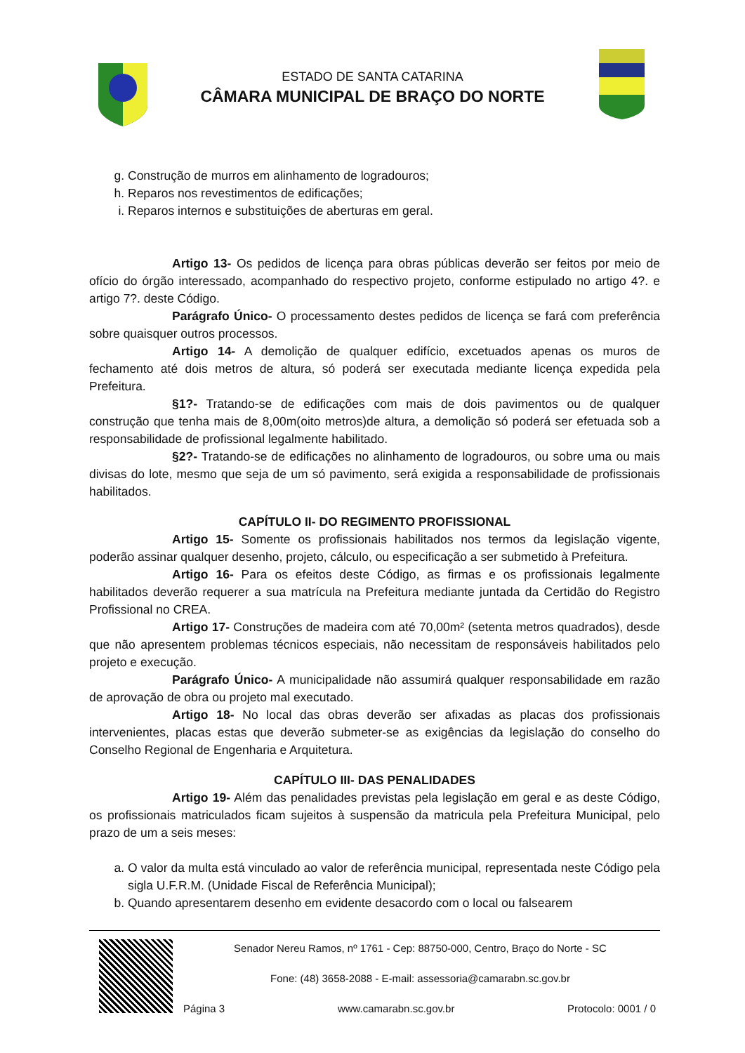ESTADO DE SANTA CATARINA
CÂMARA MUNICIPAL DE BRAÇO DO NORTE
g. Construção de murros em alinhamento de logradouros;
h. Reparos nos revestimentos de edificações;
i. Reparos internos e substituições de aberturas em geral.
Artigo 13- Os pedidos de licença para obras públicas deverão ser feitos por meio de ofício do órgão interessado, acompanhado do respectivo projeto, conforme estipulado no artigo 4?. e artigo 7?. deste Código.
Parágrafo Único- O processamento destes pedidos de licença se fará com preferência sobre quaisquer outros processos.
Artigo 14- A demolição de qualquer edifício, excetuados apenas os muros de fechamento até dois metros de altura, só poderá ser executada mediante licença expedida pela Prefeitura.
§1?- Tratando-se de edificações com mais de dois pavimentos ou de qualquer construção que tenha mais de 8,00m(oito metros)de altura, a demolição só poderá ser efetuada sob a responsabilidade de profissional legalmente habilitado.
§2?- Tratando-se de edificações no alinhamento de logradouros, ou sobre uma ou mais divisas do lote, mesmo que seja de um só pavimento, será exigida a responsabilidade de profissionais habilitados.
CAPÍTULO II- DO REGIMENTO PROFISSIONAL
Artigo 15- Somente os profissionais habilitados nos termos da legislação vigente, poderão assinar qualquer desenho, projeto, cálculo, ou especificação a ser submetido à Prefeitura.
Artigo 16- Para os efeitos deste Código, as firmas e os profissionais legalmente habilitados deverão requerer a sua matrícula na Prefeitura mediante juntada da Certidão do Registro Profissional no CREA.
Artigo 17- Construções de madeira com até 70,00m² (setenta metros quadrados), desde que não apresentem problemas técnicos especiais, não necessitam de responsáveis habilitados pelo projeto e execução.
Parágrafo Único- A municipalidade não assumirá qualquer responsabilidade em razão de aprovação de obra ou projeto mal executado.
Artigo 18- No local das obras deverão ser afixadas as placas dos profissionais intervenientes, placas estas que deverão submeter-se as exigências da legislação do conselho do Conselho Regional de Engenharia e Arquitetura.
CAPÍTULO III- DAS PENALIDADES
Artigo 19- Além das penalidades previstas pela legislação em geral e as deste Código, os profissionais matriculados ficam sujeitos à suspensão da matricula pela Prefeitura Municipal, pelo prazo de um a seis meses:
a. O valor da multa está vinculado ao valor de referência municipal, representada neste Código pela sigla U.F.R.M. (Unidade Fiscal de Referência Municipal);
b. Quando apresentarem desenho em evidente desacordo com o local ou falsearem
Senador Nereu Ramos, nº 1761 - Cep: 88750-000, Centro, Braço do Norte - SC
Fone: (48) 3658-2088 - E-mail: assessoria@camarabn.sc.gov.br
Página 3 www.camarabn.sc.gov.br Protocolo: 0001 / 0